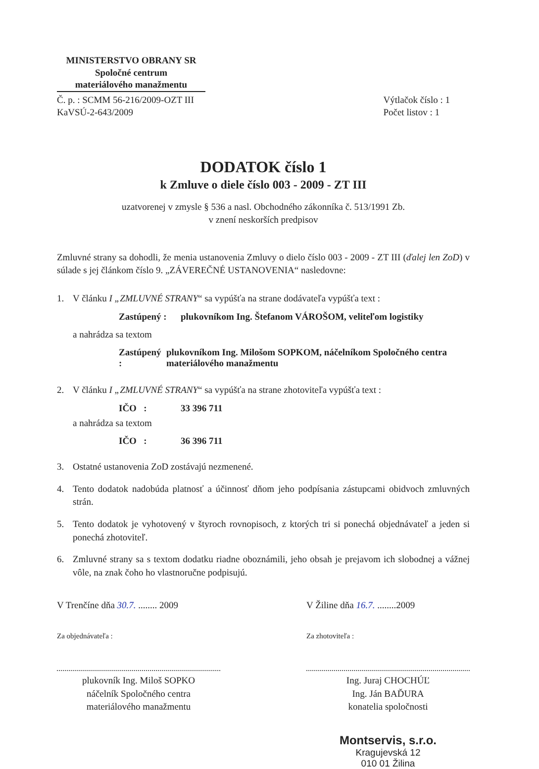MINISTERSTVO OBRANY SR
Spoločné centrum
materiálového manažmentu
Č. p. : SCMM 56-216/2009-OZT III
KaVSÚ-2-643/2009
Výtlačok číslo : 1
Počet listov : 1
DODATOK číslo 1
k Zmluve o diele číslo 003 - 2009 - ZT III
uzatvorenej v zmysle § 536 a nasl. Obchodného zákonníka č. 513/1991 Zb.
v znení neskorších predpisov
Zmluvné strany sa dohodli, že menia ustanovenia Zmluvy o dielo číslo 003 - 2009 - ZT III (ďalej len ZoD) v súlade s jej článkom číslo 9. „ZÁVEREČNÉ USTANOVENIA“ nasledovne:
1. V článku I „ZMLUVNÉ STRANY“ sa vypúšťa na strane dodávateľa vypúšťa text :
Zastúpený :
plukovníkom Ing. Štefanom VÁROŠOM, veliteľom logistiky
a nahrádza sa textom
Zastúpený :
plukovníkom Ing. Milošom SOPKOM, náčelníkom Spoločného centra materiálového manažmentu
2. V článku I „ZMLUVNÉ STRANY“ sa vypúšťa na strane zhotoviteľa vypúšťa text :
IČO : 33 396 711
a nahrádza sa textom
IČO : 36 396 711
3. Ostatné ustanovenia ZoD zostávajú nezmenené.
4. Tento dodatok nadobúda platnosť a účinnosť dňom jeho podpísania zástupcami obidvoch zmluvných strán.
5. Tento dodatok je vyhotovený v štyroch rovnopisoch, z ktorých tri si ponechá objednávateľ a jeden si ponechá zhotoviteľ.
6. Zmluvné strany sa s textom dodatku riadne oboznámili, jeho obsah je prejavom ich slobodnej a vážnej vôle, na znak čoho ho vlastnoručne podpisujú.
V Trenčíne dňa 30.7. ........ 2009
Za objednávateľa :
plukovník Ing. Miloš SOPKO
náčelník Spoločného centra
materiálového manažmentu
V Žiline dňa 16.7. ........2009
Za zhotoviteľa :
Ing. Juraj CHOCHÚĽ
Ing. Ján BAĎURA
konatelia spoločnosti
Montservis, s.r.o.
Kragujevská 12
010 01 Žilina